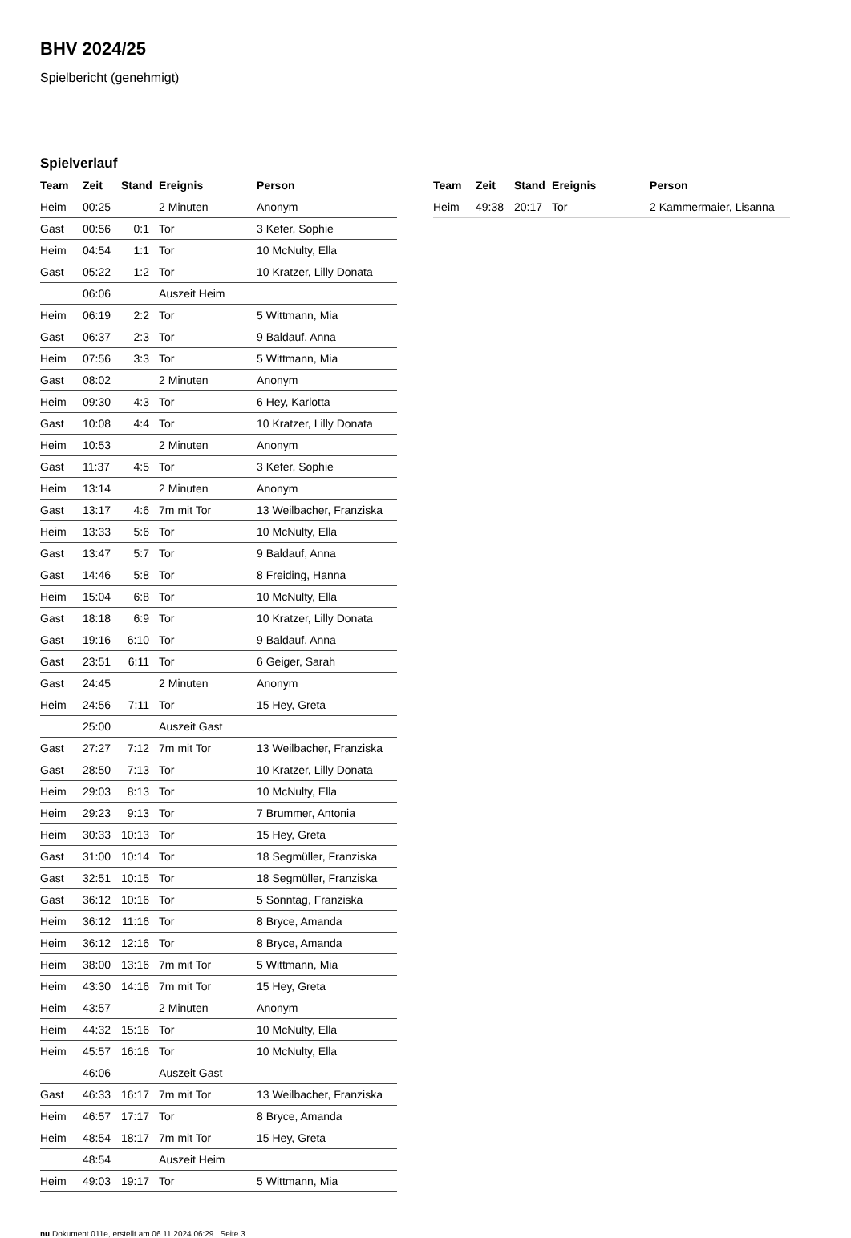BHV 2024/25
Spielbericht (genehmigt)
Spielverlauf
| Team | Zeit | Stand | Ereignis | Person |
| --- | --- | --- | --- | --- |
| Heim | 00:25 | | 2 Minuten | Anonym |
| Gast | 00:56 | 0:1 | Tor | 3 Kefer, Sophie |
| Heim | 04:54 | 1:1 | Tor | 10 McNulty, Ella |
| Gast | 05:22 | 1:2 | Tor | 10 Kratzer, Lilly Donata |
| | 06:06 | | Auszeit Heim | |
| Heim | 06:19 | 2:2 | Tor | 5 Wittmann, Mia |
| Gast | 06:37 | 2:3 | Tor | 9 Baldauf, Anna |
| Heim | 07:56 | 3:3 | Tor | 5 Wittmann, Mia |
| Gast | 08:02 | | 2 Minuten | Anonym |
| Heim | 09:30 | 4:3 | Tor | 6 Hey, Karlotta |
| Gast | 10:08 | 4:4 | Tor | 10 Kratzer, Lilly Donata |
| Heim | 10:53 | | 2 Minuten | Anonym |
| Gast | 11:37 | 4:5 | Tor | 3 Kefer, Sophie |
| Heim | 13:14 | | 2 Minuten | Anonym |
| Gast | 13:17 | 4:6 | 7m mit Tor | 13 Weilbacher, Franziska |
| Heim | 13:33 | 5:6 | Tor | 10 McNulty, Ella |
| Gast | 13:47 | 5:7 | Tor | 9 Baldauf, Anna |
| Gast | 14:46 | 5:8 | Tor | 8 Freiding, Hanna |
| Heim | 15:04 | 6:8 | Tor | 10 McNulty, Ella |
| Gast | 18:18 | 6:9 | Tor | 10 Kratzer, Lilly Donata |
| Gast | 19:16 | 6:10 | Tor | 9 Baldauf, Anna |
| Gast | 23:51 | 6:11 | Tor | 6 Geiger, Sarah |
| Gast | 24:45 | | 2 Minuten | Anonym |
| Heim | 24:56 | 7:11 | Tor | 15 Hey, Greta |
| | 25:00 | | Auszeit Gast | |
| Gast | 27:27 | 7:12 | 7m mit Tor | 13 Weilbacher, Franziska |
| Gast | 28:50 | 7:13 | Tor | 10 Kratzer, Lilly Donata |
| Heim | 29:03 | 8:13 | Tor | 10 McNulty, Ella |
| Heim | 29:23 | 9:13 | Tor | 7 Brummer, Antonia |
| Heim | 30:33 | 10:13 | Tor | 15 Hey, Greta |
| Gast | 31:00 | 10:14 | Tor | 18 Segmüller, Franziska |
| Gast | 32:51 | 10:15 | Tor | 18 Segmüller, Franziska |
| Gast | 36:12 | 10:16 | Tor | 5 Sonntag, Franziska |
| Heim | 36:12 | 11:16 | Tor | 8 Bryce, Amanda |
| Heim | 36:12 | 12:16 | Tor | 8 Bryce, Amanda |
| Heim | 38:00 | 13:16 | 7m mit Tor | 5 Wittmann, Mia |
| Heim | 43:30 | 14:16 | 7m mit Tor | 15 Hey, Greta |
| Heim | 43:57 | | 2 Minuten | Anonym |
| Heim | 44:32 | 15:16 | Tor | 10 McNulty, Ella |
| Heim | 45:57 | 16:16 | Tor | 10 McNulty, Ella |
| | 46:06 | | Auszeit Gast | |
| Gast | 46:33 | 16:17 | 7m mit Tor | 13 Weilbacher, Franziska |
| Heim | 46:57 | 17:17 | Tor | 8 Bryce, Amanda |
| Heim | 48:54 | 18:17 | 7m mit Tor | 15 Hey, Greta |
| | 48:54 | | Auszeit Heim | |
| Heim | 49:03 | 19:17 | Tor | 5 Wittmann, Mia |
| Team | Zeit | Stand | Ereignis | Person |
| --- | --- | --- | --- | --- |
| Heim | 49:38 | 20:17 | Tor | 2 Kammermaier, Lisanna |
nu.Dokument 011e, erstellt am 06.11.2024 06:29 | Seite 3